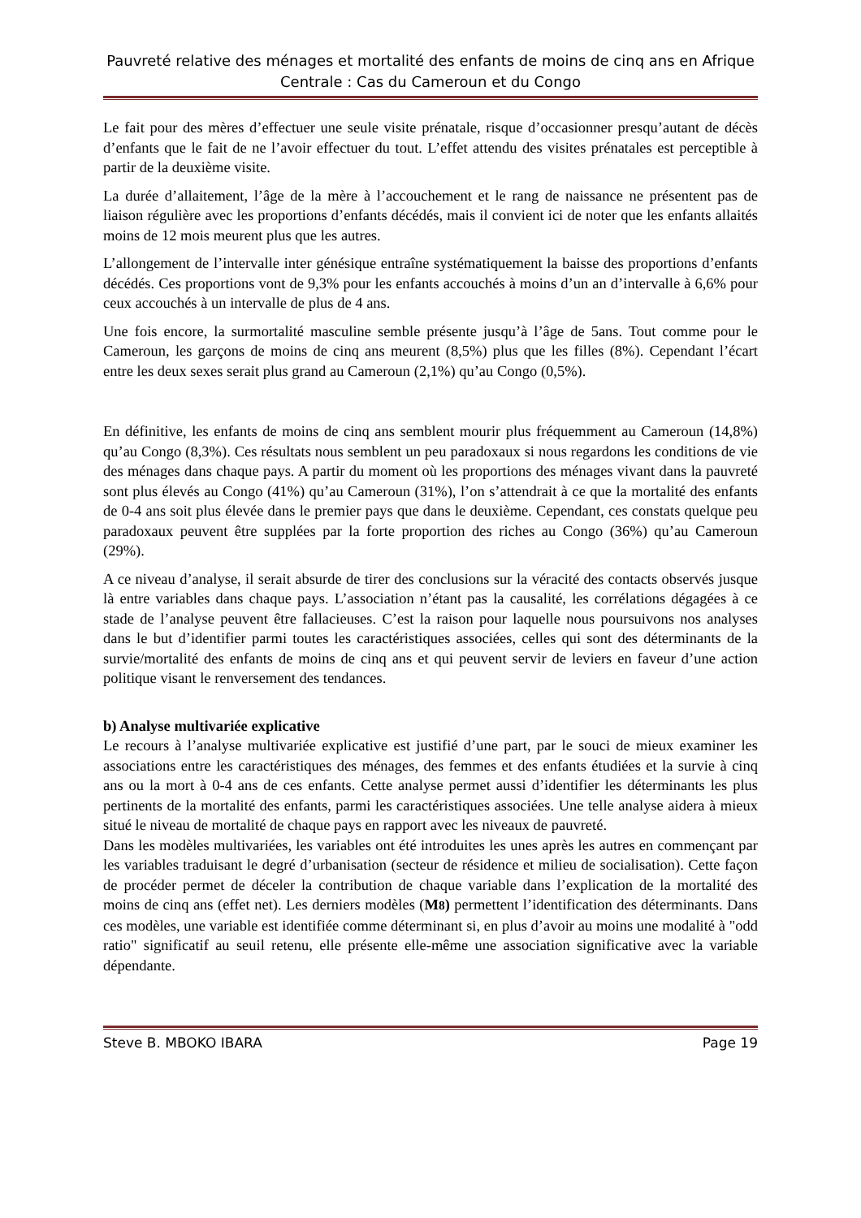Pauvreté relative des ménages et mortalité des enfants de moins de cinq ans en Afrique Centrale : Cas du Cameroun et du Congo
Le fait pour des mères d’effectuer une seule visite prénatale, risque d’occasionner presqu’autant de décès d’enfants que le fait de ne l’avoir effectuer du tout. L’effet attendu des visites prénatales est perceptible à partir de la deuxième visite.
La durée d’allaitement, l’âge de la mère à l’accouchement et le rang de naissance ne présentent pas de liaison régulière avec les proportions d’enfants décédés, mais il convient ici de noter que les enfants allaités moins de 12 mois meurent plus que les autres.
L’allongement de l’intervalle inter génésique entraîne systématiquement la baisse des proportions d’enfants décédés. Ces proportions vont de 9,3% pour les enfants accouchés à moins d’un an d’intervalle à 6,6% pour ceux accouchés à un intervalle de plus de 4 ans.
Une fois encore, la surmortalité masculine semble présente jusqu’à l’âge de 5ans. Tout comme pour le Cameroun, les garçons de moins de cinq ans meurent (8,5%) plus que les filles (8%). Cependant l’écart entre les deux sexes serait plus grand au Cameroun (2,1%) qu’au Congo (0,5%).
En définitive, les enfants de moins de cinq ans semblent mourir plus fréquemment au Cameroun (14,8%) qu’au Congo (8,3%). Ces résultats nous semblent un peu paradoxaux si nous regardons les conditions de vie des ménages dans chaque pays. A partir du moment où les proportions des ménages vivant dans la pauvreté sont plus élevés au Congo (41%) qu’au Cameroun (31%), l’on s’attendrait à ce que la mortalité des enfants de 0-4 ans soit plus élevée dans le premier pays que dans le deuxième. Cependant, ces constats quelque peu paradoxaux peuvent être supplées par la forte proportion des riches au Congo (36%) qu’au Cameroun (29%).
A ce niveau d’analyse, il serait absurde de tirer des conclusions sur la véracité des contacts observés jusque là entre variables dans chaque pays. L’association n’étant pas la causalité, les corrélations dégagées à ce stade de l’analyse peuvent être fallacieuses. C’est la raison pour laquelle nous poursuivons nos analyses dans le but d’identifier parmi toutes les caractéristiques associées, celles qui sont des déterminants de la survie/mortalité des enfants de moins de cinq ans et qui peuvent servir de leviers en faveur d’une action politique visant le renversement des tendances.
b) Analyse multivariée explicative
Le recours à l’analyse multivariée explicative est justifié d’une part, par le souci de mieux examiner les associations entre les caractéristiques des ménages, des femmes et des enfants étudiées et la survie à cinq ans ou la mort à 0-4 ans de ces enfants. Cette analyse permet aussi d’identifier les déterminants les plus pertinents de la mortalité des enfants, parmi les caractéristiques associées. Une telle analyse aidera à mieux situé le niveau de mortalité de chaque pays en rapport avec les niveaux de pauvreté.
Dans les modèles multivariées, les variables ont été introduites les unes après les autres en commençant par les variables traduisant le degré d’urbanisation (secteur de résidence et milieu de socialisation). Cette façon de procéder permet de déceler la contribution de chaque variable dans l’explication de la mortalité des moins de cinq ans (effet net). Les derniers modèles (M8) permettent l’identification des déterminants. Dans ces modèles, une variable est identifiée comme déterminant si, en plus d’avoir au moins une modalité à "odd ratio" significatif au seuil retenu, elle présente elle-même une association significative avec la variable dépendante.
Steve B. MBOKO IBARA Page 19